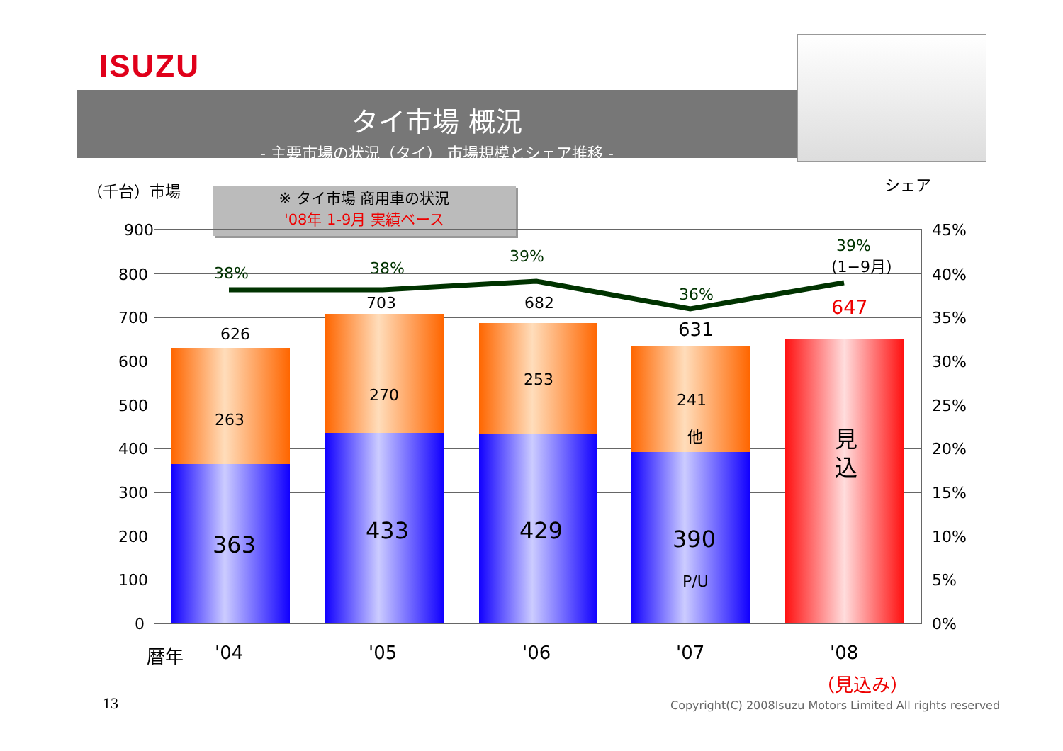ISUZU
タイ市場 概況
- 主要市場の状況（タイ） 市場規模とシェア推移 -
（千台）市場 シェア
※ タイ市場 商用車の状況
'08年 1-9月 実績ベース
900
800
700
600
500
400
300
200
100
0
45%
40%
35%
30%
25%
20%
15%
10%
5%
0%
38% 38%
39%
36%
39%
(1−9月)
626
703 682
631
647
263
270
253
241
他
363
433 429 390
P/U
見込
暦年 '04 '05 '06 '07 '08
（見込み）
13
Copyright(C) 2008Isuzu Motors Limited All rights reserved